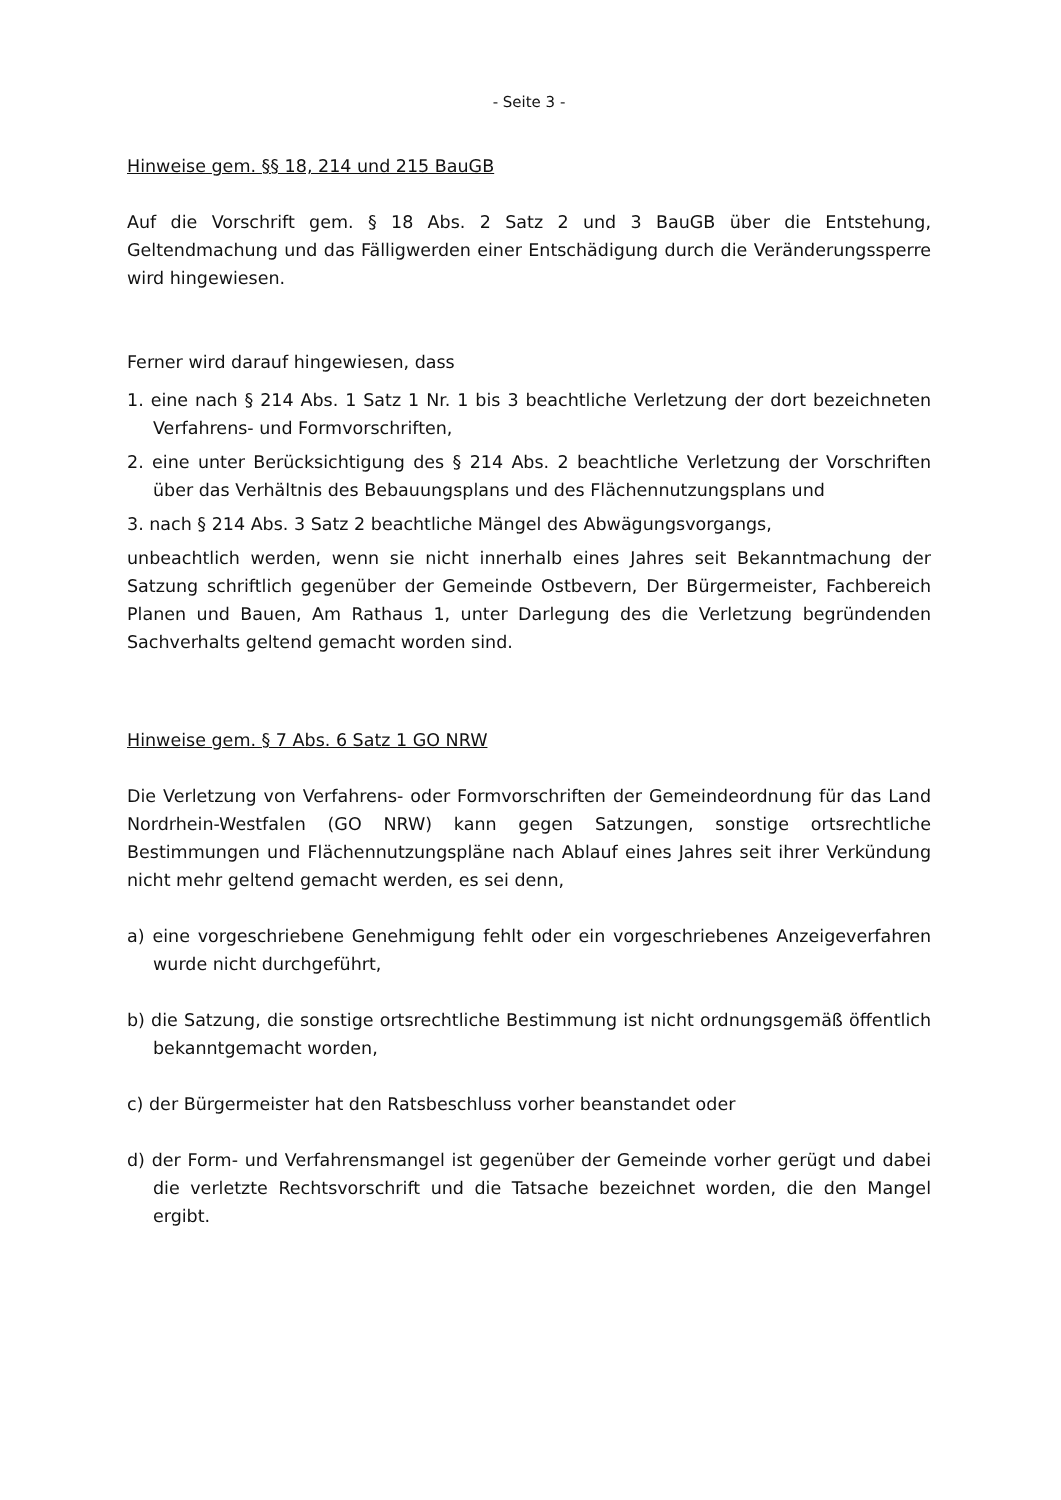- Seite 3 -
Hinweise gem. §§ 18, 214 und 215 BauGB
Auf die Vorschrift gem. § 18 Abs. 2 Satz 2 und 3 BauGB über die Entstehung, Geltendmachung und das Fälligwerden einer Entschädigung durch die Veränderungssperre wird hingewiesen.
Ferner wird darauf hingewiesen, dass
1. eine nach § 214 Abs. 1 Satz 1 Nr. 1 bis 3 beachtliche Verletzung der dort bezeichneten Verfahrens- und Formvorschriften,
2. eine unter Berücksichtigung des § 214 Abs. 2 beachtliche Verletzung der Vorschriften über das Verhältnis des Bebauungsplans und des Flächennutzungsplans und
3. nach § 214 Abs. 3 Satz 2 beachtliche Mängel des Abwägungsvorgangs,
unbeachtlich werden, wenn sie nicht innerhalb eines Jahres seit Bekanntmachung der Satzung schriftlich gegenüber der Gemeinde Ostbevern, Der Bürgermeister, Fachbereich Planen und Bauen, Am Rathaus 1, unter Darlegung des die Verletzung begründenden Sachverhalts geltend gemacht worden sind.
Hinweise gem. § 7 Abs. 6 Satz 1 GO NRW
Die Verletzung von Verfahrens- oder Formvorschriften der Gemeindeordnung für das Land Nordrhein-Westfalen (GO NRW) kann gegen Satzungen, sonstige ortsrechtliche Bestimmungen und Flächennutzungspläne nach Ablauf eines Jahres seit ihrer Verkündung nicht mehr geltend gemacht werden, es sei denn,
a) eine vorgeschriebene Genehmigung fehlt oder ein vorgeschriebenes Anzeigeverfahren wurde nicht durchgeführt,
b) die Satzung, die sonstige ortsrechtliche Bestimmung ist nicht ordnungsgemäß öffentlich bekanntgemacht worden,
c) der Bürgermeister hat den Ratsbeschluss vorher beanstandet oder
d) der Form- und Verfahrensmangel ist gegenüber der Gemeinde vorher gerügt und dabei die verletzte Rechtsvorschrift und die Tatsache bezeichnet worden, die den Mangel ergibt.